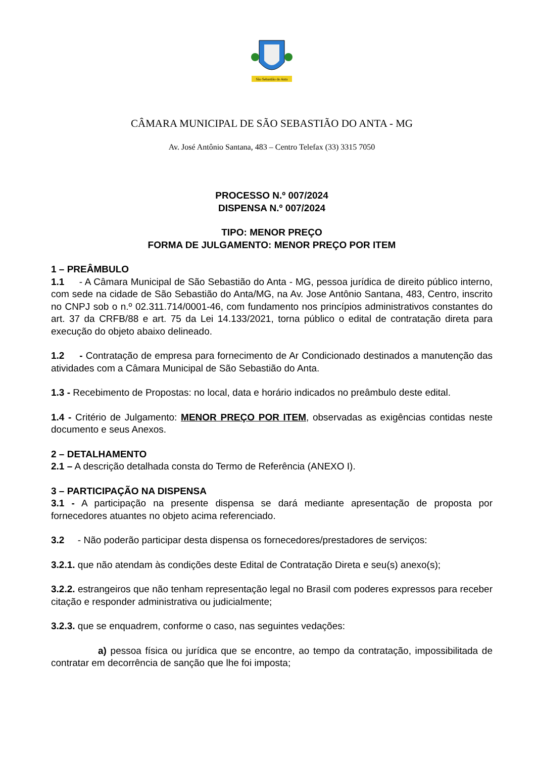São Sebastião do Anta
CÂMARA MUNICIPAL DE SÃO SEBASTIÃO DO ANTA - MG
Av. José Antônio Santana, 483 – Centro Telefax (33) 3315 7050
PROCESSO N.º 007/2024
DISPENSA N.º 007/2024
TIPO: MENOR PREÇO
FORMA DE JULGAMENTO: MENOR PREÇO POR ITEM
1 – PREÂMBULO
1.1 - A Câmara Municipal de São Sebastião do Anta - MG, pessoa jurídica de direito público interno, com sede na cidade de São Sebastião do Anta/MG, na Av. Jose Antônio Santana, 483, Centro, inscrito no CNPJ sob o n.º 02.311.714/0001-46, com fundamento nos princípios administrativos constantes do art. 37 da CRFB/88 e art. 75 da Lei 14.133/2021, torna público o edital de contratação direta para execução do objeto abaixo delineado.
1.2 - Contratação de empresa para fornecimento de Ar Condicionado destinados a manutenção das atividades com a Câmara Municipal de São Sebastião do Anta.
1.3 - Recebimento de Propostas: no local, data e horário indicados no preâmbulo deste edital.
1.4 - Critério de Julgamento: MENOR PREÇO POR ITEM, observadas as exigências contidas neste documento e seus Anexos.
2 – DETALHAMENTO
2.1 – A descrição detalhada consta do Termo de Referência (ANEXO I).
3 – PARTICIPAÇÃO NA DISPENSA
3.1 - A participação na presente dispensa se dará mediante apresentação de proposta por fornecedores atuantes no objeto acima referenciado.
3.2 - Não poderão participar desta dispensa os fornecedores/prestadores de serviços:
3.2.1. que não atendam às condições deste Edital de Contratação Direta e seu(s) anexo(s);
3.2.2. estrangeiros que não tenham representação legal no Brasil com poderes expressos para receber citação e responder administrativa ou judicialmente;
3.2.3. que se enquadrem, conforme o caso, nas seguintes vedações:
a) pessoa física ou jurídica que se encontre, ao tempo da contratação, impossibilitada de contratar em decorrência de sanção que lhe foi imposta;